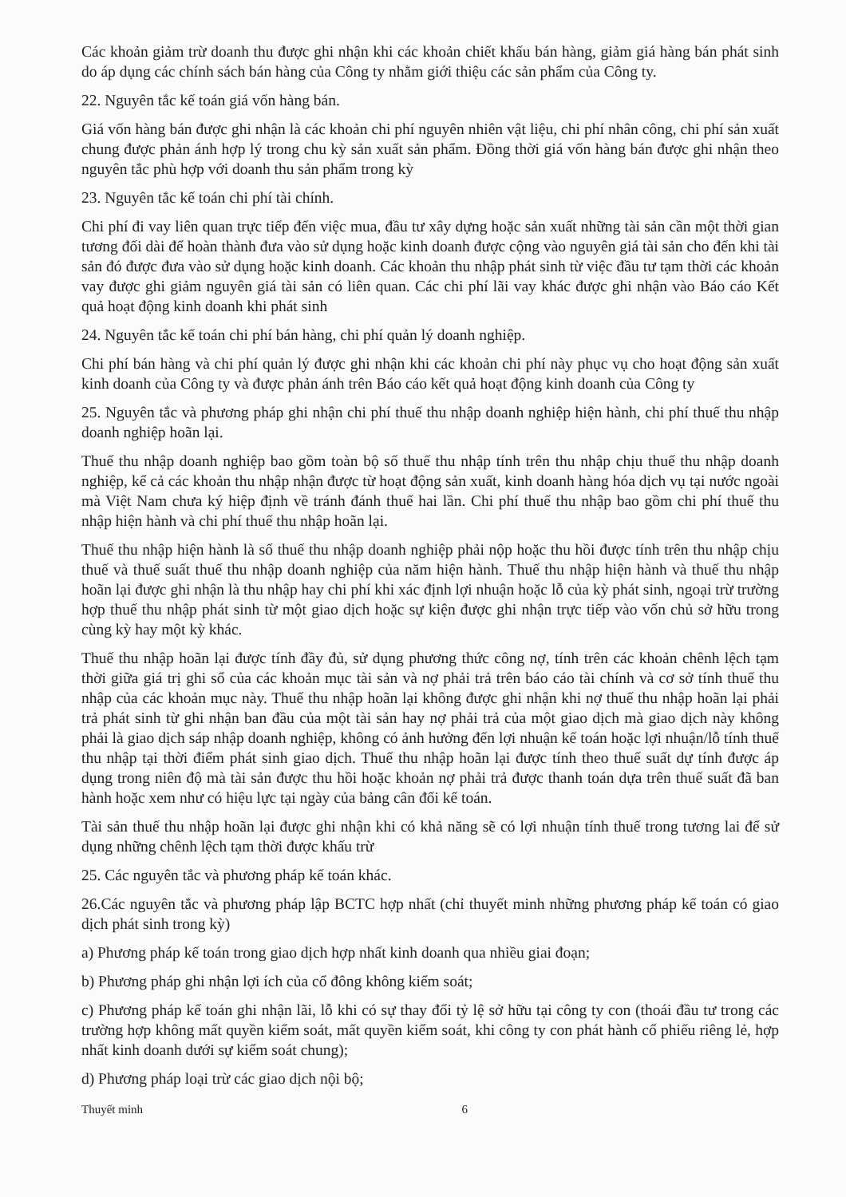Các khoản giảm trừ doanh thu được ghi nhận khi các khoản chiết khấu bán hàng, giảm giá hàng bán phát sinh do áp dụng các chính sách bán hàng của Công ty nhằm giới thiệu các sản phẩm của Công ty.
22. Nguyên tắc kế toán giá vốn hàng bán.
Giá vốn hàng bán được ghi nhận là các khoản chi phí nguyên nhiên vật liệu, chi phí nhân công, chi phí sản xuất chung được phản ánh hợp lý trong chu kỳ sản xuất sản phẩm. Đồng thời giá vốn hàng bán được ghi nhận theo nguyên tắc phù hợp với doanh thu sản phẩm trong kỳ
23. Nguyên tắc kế toán chi phí tài chính.
Chi phí đi vay liên quan trực tiếp đến việc mua, đầu tư xây dựng hoặc sản xuất những tài sản cần một thời gian tương đối dài để hoàn thành đưa vào sử dụng hoặc kinh doanh được cộng vào nguyên giá tài sản cho đến khi tài sản đó được đưa vào sử dụng hoặc kinh doanh. Các khoản thu nhập phát sinh từ việc đầu tư tạm thời các khoản vay được ghi giảm nguyên giá tài sản có liên quan. Các chi phí lãi vay khác được ghi nhận vào Báo cáo Kết quả hoạt động kinh doanh khi phát sinh
24. Nguyên tắc kế toán chi phí bán hàng, chi phí quản lý doanh nghiệp.
Chi phí bán hàng và chi phí quản lý được ghi nhận khi các khoản chi phí này phục vụ cho hoạt động sản xuất kinh doanh của Công ty và được phản ánh trên Báo cáo kết quả hoạt động kinh doanh của Công ty
25. Nguyên tắc và phương pháp ghi nhận chi phí thuế thu nhập doanh nghiệp hiện hành, chi phí thuế thu nhập doanh nghiệp hoãn lại.
Thuế thu nhập doanh nghiệp bao gồm toàn bộ số thuế thu nhập tính trên thu nhập chịu thuế thu nhập doanh nghiệp, kể cả các khoản thu nhập nhận được từ hoạt động sản xuất, kinh doanh hàng hóa dịch vụ tại nước ngoài mà Việt Nam chưa ký hiệp định về tránh đánh thuế hai lần. Chi phí thuế thu nhập bao gồm chi phí thuế thu nhập hiện hành và chi phí thuế thu nhập hoãn lại.
Thuế thu nhập hiện hành là số thuế thu nhập doanh nghiệp phải nộp hoặc thu hồi được tính trên thu nhập chịu thuế và thuế suất thuế thu nhập doanh nghiệp của năm hiện hành. Thuế thu nhập hiện hành và thuế thu nhập hoãn lại được ghi nhận là thu nhập hay chi phí khi xác định lợi nhuận hoặc lỗ của kỳ phát sinh, ngoại trừ trường hợp thuế thu nhập phát sinh từ một giao dịch hoặc sự kiện được ghi nhận trực tiếp vào vốn chủ sở hữu trong cùng kỳ hay một kỳ khác.
Thuế thu nhập hoãn lại được tính đầy đủ, sử dụng phương thức công nợ, tính trên các khoản chênh lệch tạm thời giữa giá trị ghi sổ của các khoản mục tài sản và nợ phải trả trên báo cáo tài chính và cơ sở tính thuế thu nhập của các khoản mục này. Thuế thu nhập hoãn lại không được ghi nhận khi nợ thuế thu nhập hoãn lại phải trả phát sinh từ ghi nhận ban đầu của một tài sản hay nợ phải trả của một giao dịch mà giao dịch này không phải là giao dịch sáp nhập doanh nghiệp, không có ảnh hưởng đến lợi nhuận kế toán hoặc lợi nhuận/lỗ tính thuế thu nhập tại thời điểm phát sinh giao dịch. Thuế thu nhập hoãn lại được tính theo thuế suất dự tính được áp dụng trong niên độ mà tài sản được thu hồi hoặc khoản nợ phải trả được thanh toán dựa trên thuế suất đã ban hành hoặc xem như có hiệu lực tại ngày của bảng cân đối kế toán.
Tài sản thuế thu nhập hoãn lại được ghi nhận khi có khả năng sẽ có lợi nhuận tính thuế trong tương lai để sử dụng những chênh lệch tạm thời được khấu trừ
25. Các nguyên tắc và phương pháp kế toán khác.
26.Các nguyên tắc và phương pháp lập BCTC hợp nhất (chỉ thuyết minh những phương pháp kế toán có giao dịch phát sinh trong kỳ)
a) Phương pháp kế toán trong giao dịch hợp nhất kinh doanh qua nhiều giai đoạn;
b) Phương pháp ghi nhận lợi ích của cổ đông không kiểm soát;
c) Phương pháp kế toán ghi nhận lãi, lỗ khi có sự thay đổi tỷ lệ sở hữu tại công ty con (thoái đầu tư trong các trường hợp không mất quyền kiểm soát, mất quyền kiểm soát, khi công ty con phát hành cổ phiếu riêng lẻ, hợp nhất kinh doanh dưới sự kiểm soát chung);
d) Phương pháp loại trừ các giao dịch nội bộ;
Thuyết minh 6